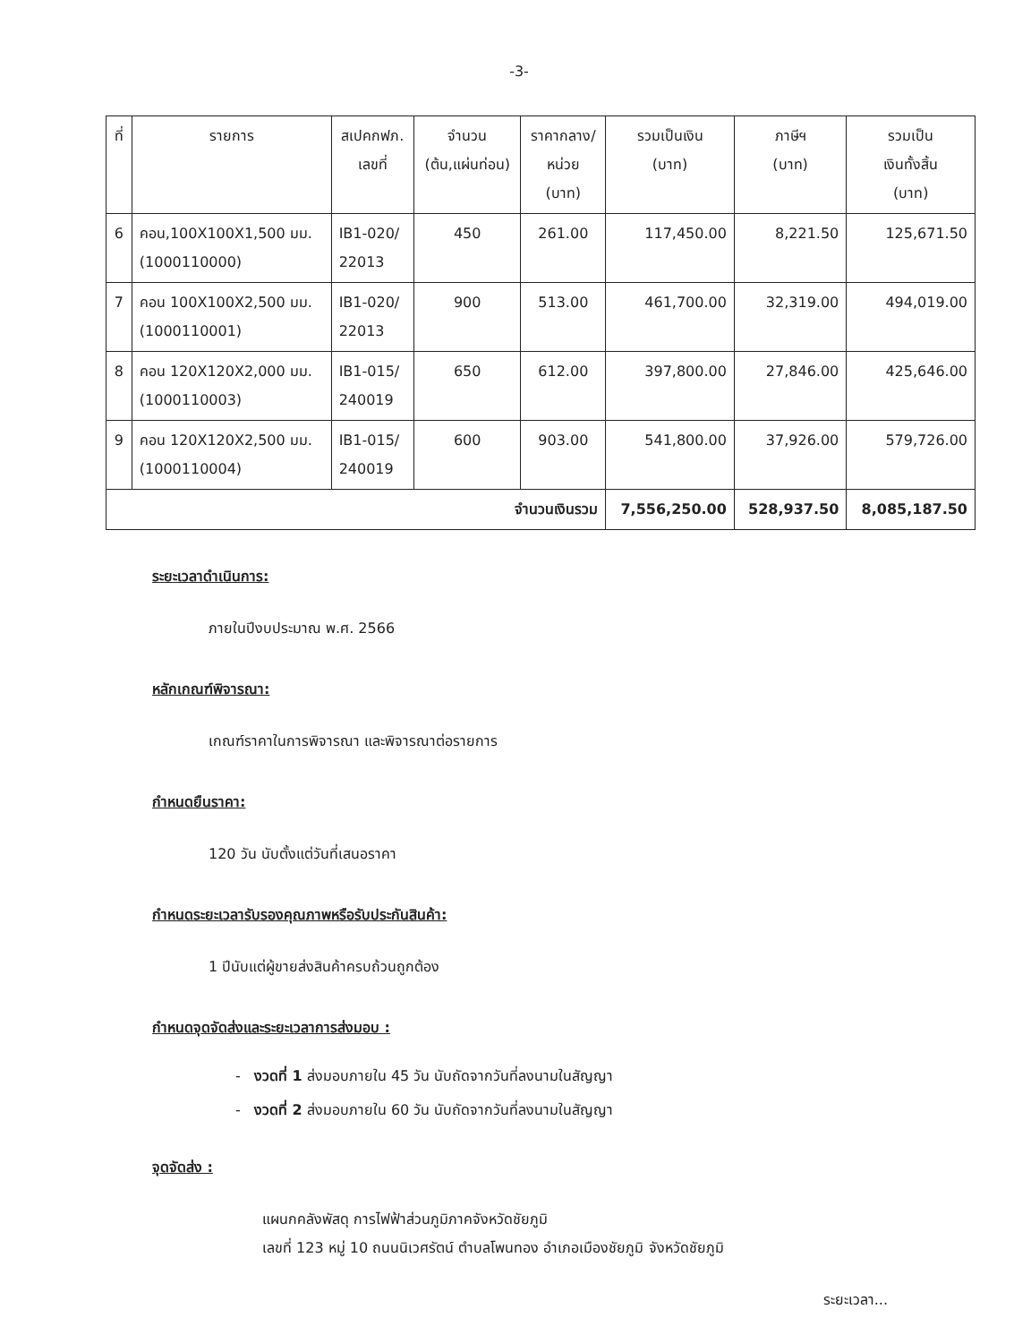-3-
| ที่ | รายการ | สเปคกฟภ. เลขที่ | จำนวน (ต้น,แผ่นท่อน) | ราคากลาง/ หน่วย (บาท) | รวมเป็นเงิน (บาท) | ภาษีฯ (บาท) | รวมเป็น เงินทั้งสิ้น (บาท) |
| --- | --- | --- | --- | --- | --- | --- | --- |
| 6 | คอน,100X100X1,500 มม. (1000110000) | IB1-020/ 22013 | 450 | 261.00 | 117,450.00 | 8,221.50 | 125,671.50 |
| 7 | คอน 100X100X2,500 มม. (1000110001) | IB1-020/ 22013 | 900 | 513.00 | 461,700.00 | 32,319.00 | 494,019.00 |
| 8 | คอน 120X120X2,000 มม. (1000110003) | IB1-015/ 240019 | 650 | 612.00 | 397,800.00 | 27,846.00 | 425,646.00 |
| 9 | คอน 120X120X2,500 มม. (1000110004) | IB1-015/ 240019 | 600 | 903.00 | 541,800.00 | 37,926.00 | 579,726.00 |
| จำนวนเงินรวม | | | | | 7,556,250.00 | 528,937.50 | 8,085,187.50 |
ระยะเวลาดำเนินการ:
ภายในปีงบประมาณ พ.ศ. 2566
หลักเกณฑ์พิจารณา:
เกณฑ์ราคาในการพิจารณา และพิจารณาต่อรายการ
กำหนดยืนราคา:
120 วัน นับตั้งแต่วันที่เสนอราคา
กำหนดระยะเวลารับรองคุณภาพหรือรับประกันสินค้า:
1 ปีนับแต่ผู้ขายส่งสินค้าครบถ้วนถูกต้อง
กำหนดจุดจัดส่งและระยะเวลาการส่งมอบ :
- งวดที่ 1 ส่งมอบภายใน 45 วัน นับถัดจากวันที่ลงนามในสัญญา
- งวดที่ 2 ส่งมอบภายใน 60 วัน นับถัดจากวันที่ลงนามในสัญญา
จุดจัดส่ง :
แผนกคลังพัสดุ การไฟฟ้าส่วนภูมิภาคจังหวัดชัยภูมิ
เลขที่ 123 หมู่ 10 ถนนนิเวศรัตน์ ตำบลโพนทอง อำเภอเมืองชัยภูมิ จังหวัดชัยภูมิ
ระยะเวลา...